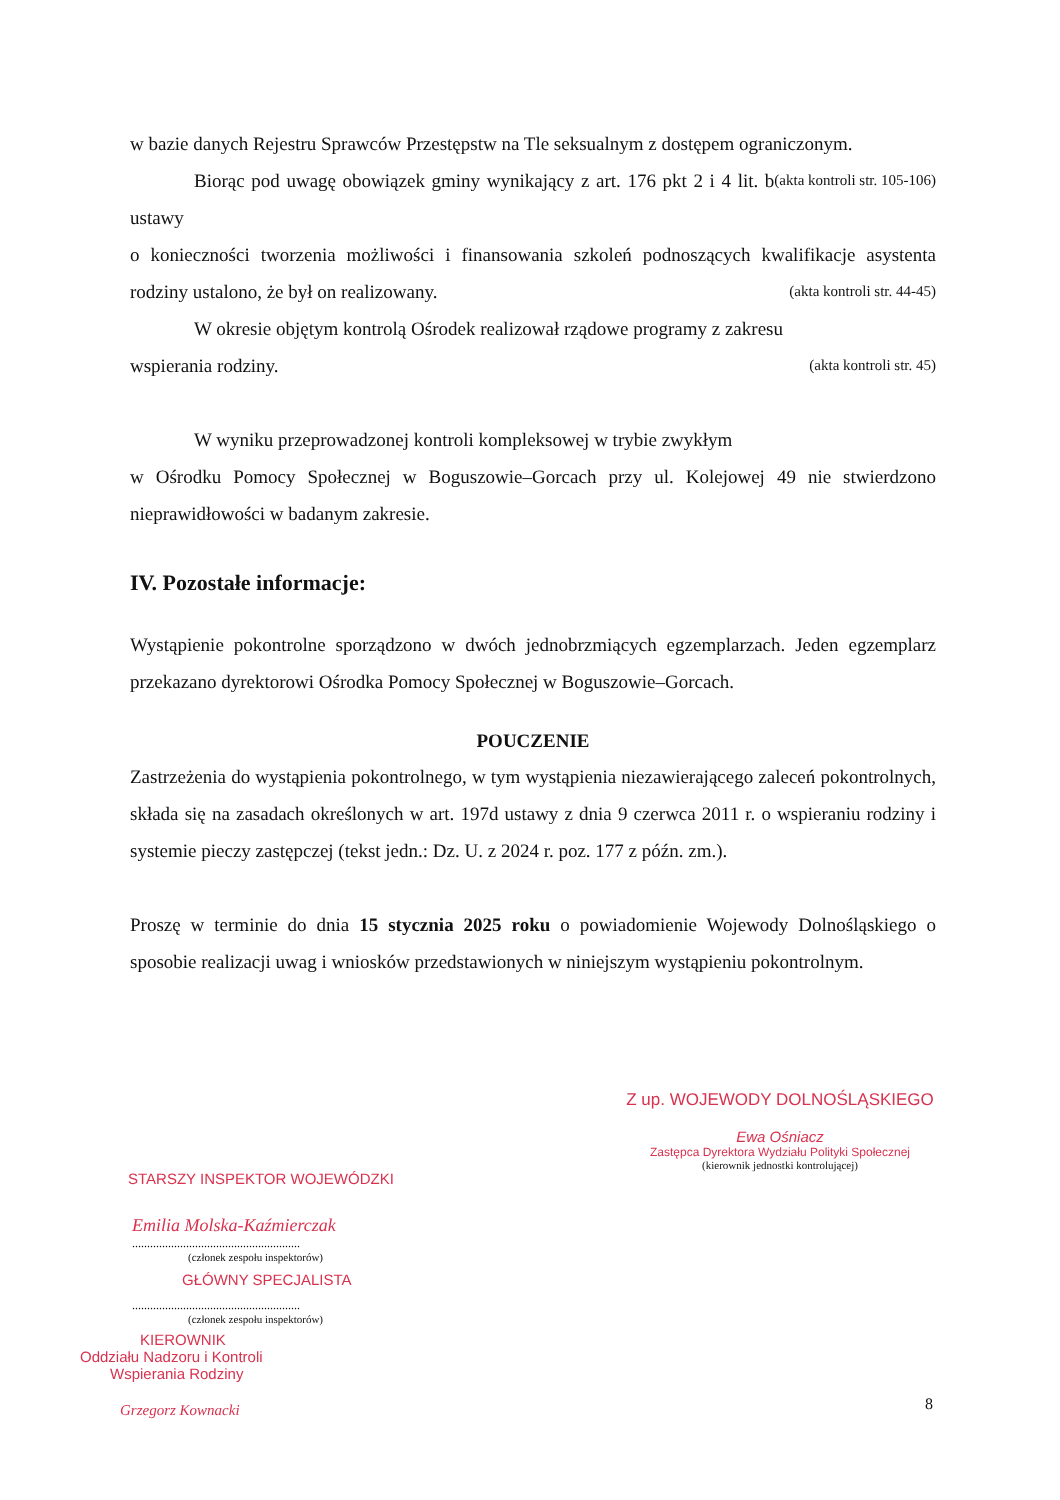w bazie danych Rejestru Sprawców Przestępstw na Tle seksualnym z dostępem ograniczonym. (akta kontroli str. 105-106)
Biorąc pod uwagę obowiązek gminy wynikający z art. 176 pkt 2 i 4 lit. b ustawy
o konieczności tworzenia możliwości i finansowania szkoleń podnoszących kwalifikacje asystenta rodziny ustalono, że był on realizowany. (akta kontroli str. 44-45)
W okresie objętym kontrolą Ośrodek realizował rządowe programy z zakresu
wspierania rodziny. (akta kontroli str. 45)
W wyniku przeprowadzonej kontroli kompleksowej w trybie zwykłym
w Ośrodku Pomocy Społecznej w Boguszowie–Gorcach przy ul. Kolejowej 49 nie stwierdzono nieprawidłowości w badanym zakresie.
IV. Pozostałe informacje:
Wystąpienie pokontrolne sporządzono w dwóch jednobrzmiących egzemplarzach. Jeden egzemplarz przekazano dyrektorowi Ośrodka Pomocy Społecznej w Boguszowie–Gorcach.
POUCZENIE
Zastrzeżenia do wystąpienia pokontrolnego, w tym wystąpienia niezawierającego zaleceń pokontrolnych, składa się na zasadach określonych w art. 197d ustawy z dnia 9 czerwca 2011 r. o wspieraniu rodziny i systemie pieczy zastępczej (tekst jedn.: Dz. U. z 2024 r. poz. 177 z późn. zm.).
Proszę w terminie do dnia 15 stycznia 2025 roku o powiadomienie Wojewody Dolnośląskiego o sposobie realizacji uwag i wniosków przedstawionych w niniejszym wystąpieniu pokontrolnym.
Z up. WOJEWODY DOLNOŚLĄSKIEGO
Ewa Ośniacz
Zastępca Dyrektora Wydziału Polityki Społecznej
(kierownik jednostki kontrolującej)
STARSZY INSPEKTOR WOJEWÓDZKI
Emilia Molska-Kaźmierczak
........................................................
(członek zespołu inspektorów)
GŁÓWNY SPECJALISTA
........................................................
(członek zespołu inspektorów)
KIEROWNIK
Oddziału Nadzoru i Kontroli
Wspierania Rodziny
Grzegorz Kownacki
8